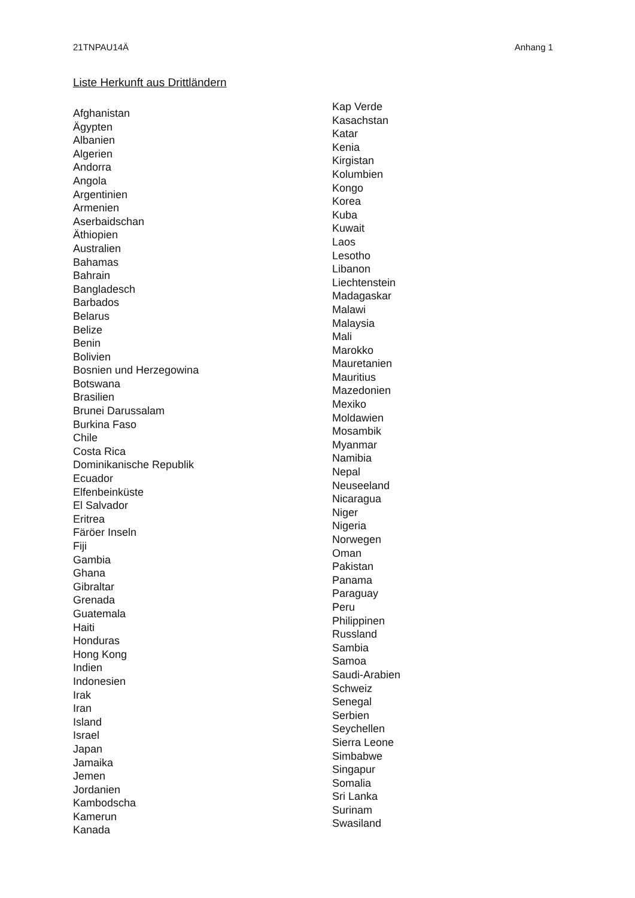21TNPAU14Ä Anhang 1
Liste Herkunft aus Drittländern
Afghanistan
Ägypten
Albanien
Algerien
Andorra
Angola
Argentinien
Armenien
Aserbaidschan
Äthiopien
Australien
Bahamas
Bahrain
Bangladesch
Barbados
Belarus
Belize
Benin
Bolivien
Bosnien und Herzegowina
Botswana
Brasilien
Brunei Darussalam
Burkina Faso
Chile
Costa Rica
Dominikanische Republik
Ecuador
Elfenbeinküste
El Salvador
Eritrea
Färöer Inseln
Fiji
Gambia
Ghana
Gibraltar
Grenada
Guatemala
Haiti
Honduras
Hong Kong
Indien
Indonesien
Irak
Iran
Island
Israel
Japan
Jamaika
Jemen
Jordanien
Kambodscha
Kamerun
Kanada
Kap Verde
Kasachstan
Katar
Kenia
Kirgistan
Kolumbien
Kongo
Korea
Kuba
Kuwait
Laos
Lesotho
Libanon
Liechtenstein
Madagaskar
Malawi
Malaysia
Mali
Marokko
Mauretanien
Mauritius
Mazedonien
Mexiko
Moldawien
Mosambik
Myanmar
Namibia
Nepal
Neuseeland
Nicaragua
Niger
Nigeria
Norwegen
Oman
Pakistan
Panama
Paraguay
Peru
Philippinen
Russland
Sambia
Samoa
Saudi-Arabien
Schweiz
Senegal
Serbien
Seychellen
Sierra Leone
Simbabwe
Singapur
Somalia
Sri Lanka
Surinam
Swasiland